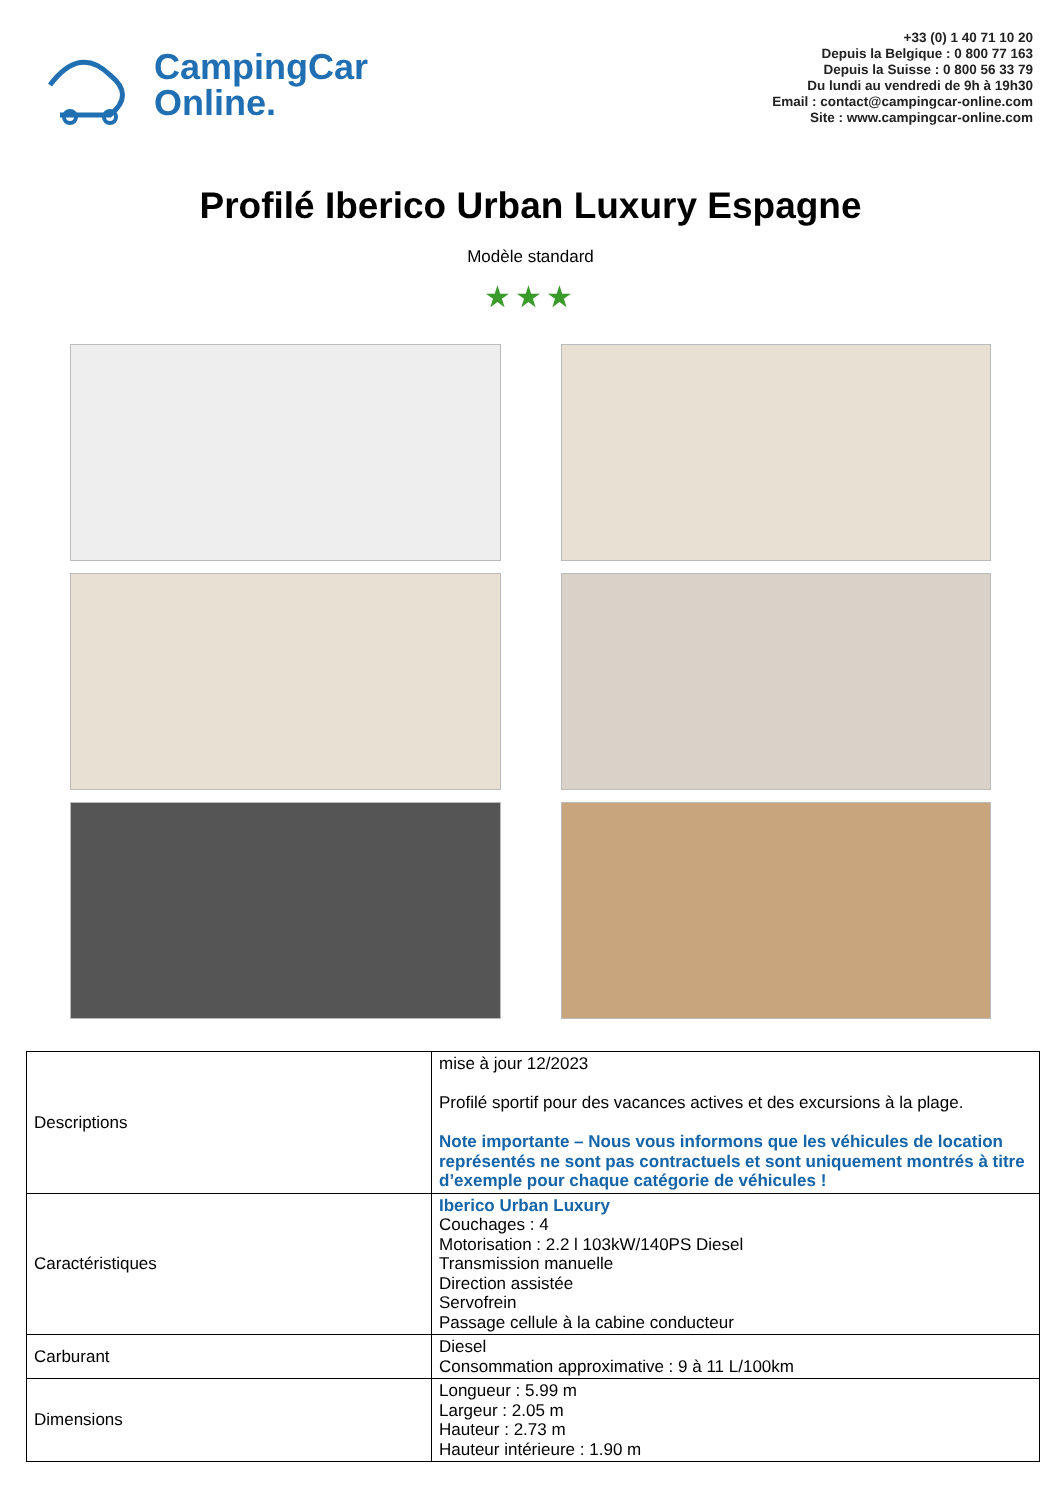CampingCar
Online.
+33 (0) 1 40 71 10 20
Depuis la Belgique : 0 800 77 163
Depuis la Suisse : 0 800 56 33 79
Du lundi au vendredi de 9h à 19h30
Email : contact@campingcar-online.com
Site : www.campingcar-online.com
Profilé Iberico Urban Luxury Espagne
Modèle standard
★★★
| Descriptions | mise à jour 12/2023 Profilé sportif pour des vacances actives et des excursions à la plage. Note importante – Nous vous informons que les véhicules de location représentés ne sont pas contractuels et sont uniquement montrés à titre d’exemple pour chaque catégorie de véhicules ! |
| Caractéristiques | Iberico Urban Luxury Couchages : 4 Motorisation : 2.2 l 103kW/140PS Diesel Transmission manuelle Direction assistée Servofrein Passage cellule à la cabine conducteur |
| Carburant | Diesel Consommation approximative : 9 à 11 L/100km |
| Dimensions | Longueur : 5.99 m Largeur : 2.05 m Hauteur : 2.73 m Hauteur intérieure : 1.90 m |